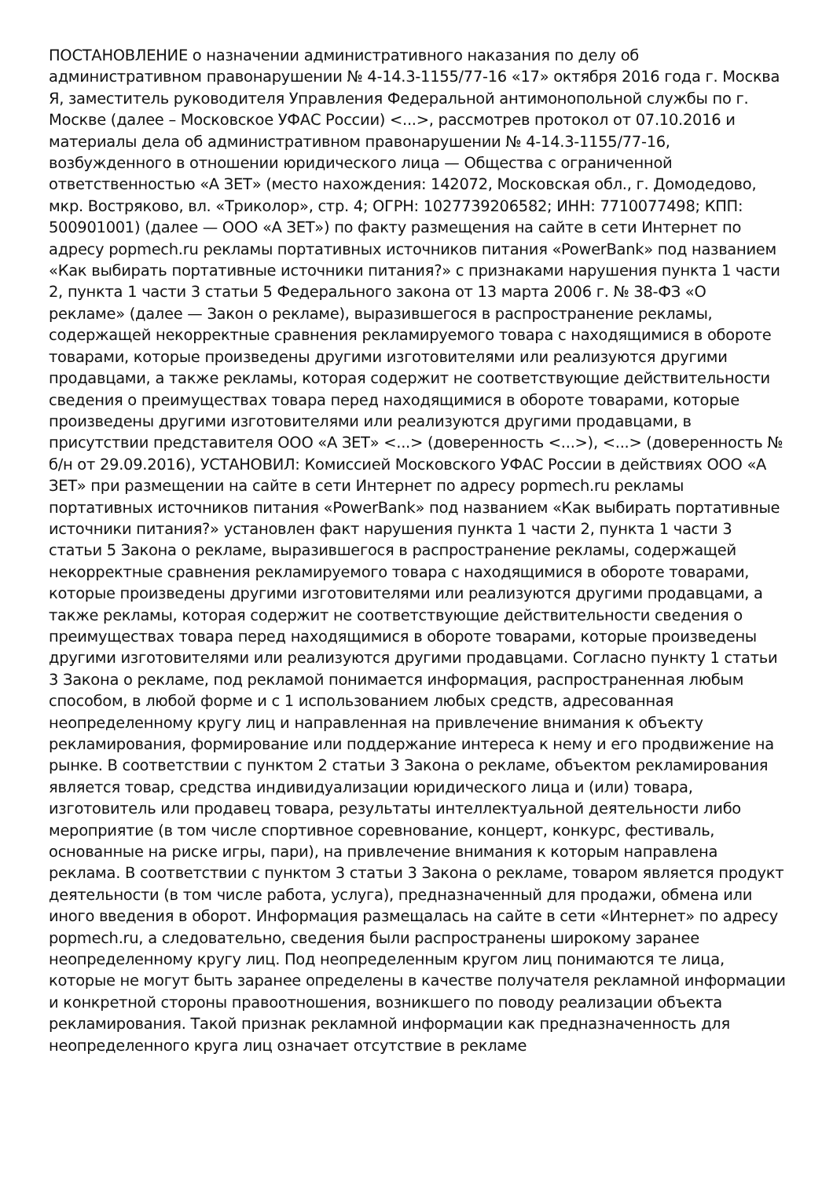ПОСТАНОВЛЕНИЕ о назначении административного наказания по делу об административном правонарушении № 4-14.3-1155/77-16 «17» октября 2016 года г. Москва Я, заместитель руководителя Управления Федеральной антимонопольной службы по г. Москве (далее – Московское УФАС России) <...>, рассмотрев протокол от 07.10.2016 и материалы дела об административном правонарушении № 4-14.3-1155/77-16, возбужденного в отношении юридического лица — Общества с ограниченной ответственностью «А ЗЕТ» (место нахождения: 142072, Московская обл., г. Домодедово, мкр. Востряково, вл. «Триколор», стр. 4; ОГРН: 1027739206582; ИНН: 7710077498; КПП: 500901001) (далее — ООО «А ЗЕТ») по факту размещения на сайте в сети Интернет по адресу popmech.ru рекламы портативных источников питания «PowerBank» под названием «Как выбирать портативные источники питания?» с признаками нарушения пункта 1 части 2, пункта 1 части 3 статьи 5 Федерального закона от 13 марта 2006 г. № 38-ФЗ «О рекламе» (далее — Закон о рекламе), выразившегося в распространение рекламы, содержащей некорректные сравнения рекламируемого товара с находящимися в обороте товарами, которые произведены другими изготовителями или реализуются другими продавцами, а также рекламы, которая содержит не соответствующие действительности сведения о преимуществах товара перед находящимися в обороте товарами, которые произведены другими изготовителями или реализуются другими продавцами, в присутствии представителя ООО «А ЗЕТ» <...> (доверенность <...>), <...> (доверенность № б/н от 29.09.2016), УСТАНОВИЛ: Комиссией Московского УФАС России в действиях ООО «А ЗЕТ» при размещении на сайте в сети Интернет по адресу popmech.ru рекламы портативных источников питания «PowerBank» под названием «Как выбирать портативные источники питания?» установлен факт нарушения пункта 1 части 2, пункта 1 части 3 статьи 5 Закона о рекламе, выразившегося в распространение рекламы, содержащей некорректные сравнения рекламируемого товара с находящимися в обороте товарами, которые произведены другими изготовителями или реализуются другими продавцами, а также рекламы, которая содержит не соответствующие действительности сведения о преимуществах товара перед находящимися в обороте товарами, которые произведены другими изготовителями или реализуются другими продавцами. Согласно пункту 1 статьи 3 Закона о рекламе, под рекламой понимается информация, распространенная любым способом, в любой форме и с 1 использованием любых средств, адресованная неопределенному кругу лиц и направленная на привлечение внимания к объекту рекламирования, формирование или поддержание интереса к нему и его продвижение на рынке. В соответствии с пунктом 2 статьи 3 Закона о рекламе, объектом рекламирования является товар, средства индивидуализации юридического лица и (или) товара, изготовитель или продавец товара, результаты интеллектуальной деятельности либо мероприятие (в том числе спортивное соревнование, концерт, конкурс, фестиваль, основанные на риске игры, пари), на привлечение внимания к которым направлена реклама. В соответствии с пунктом 3 статьи 3 Закона о рекламе, товаром является продукт деятельности (в том числе работа, услуга), предназначенный для продажи, обмена или иного введения в оборот. Информация размещалась на сайте в сети «Интернет» по адресу popmech.ru, а следовательно, сведения были распространены широкому заранее неопределенному кругу лиц. Под неопределенным кругом лиц понимаются те лица, которые не могут быть заранее определены в качестве получателя рекламной информации и конкретной стороны правоотношения, возникшего по поводу реализации объекта рекламирования. Такой признак рекламной информации как предназначенность для неопределенного круга лиц означает отсутствие в рекламе